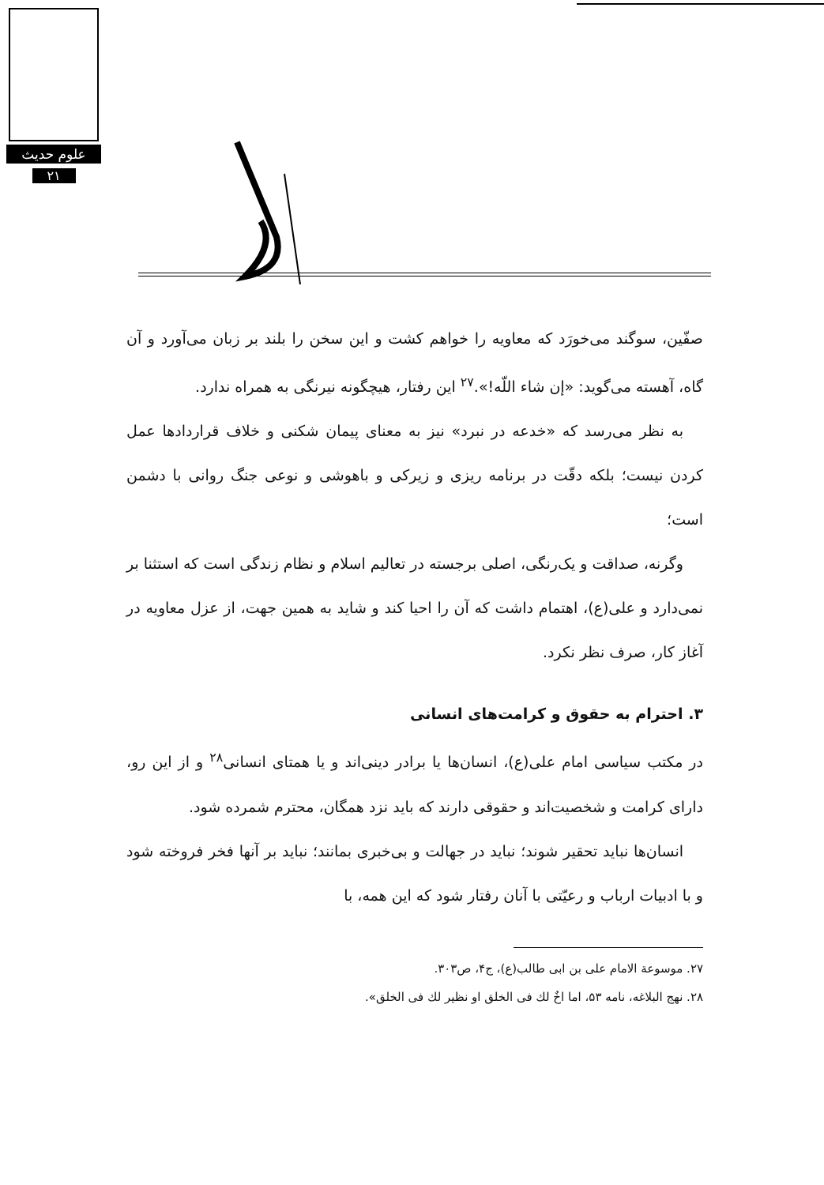علوم حدیث
۲۱
صفّین، سوگند می‌خورَد که معاویه را خواهم کشت و این سخن را بلند بر زبان می‌آورد و آن گاه، آهسته می‌گوید: «إن شاء اللّه!».<sup>۲۷</sup> این رفتار، هیچگونه نیرنگی به همراه ندارد.
به نظر می‌رسد که «خدعه در نبرد» نیز به معنای پیمان شکنی و خلاف قراردادها عمل کردن نیست؛ بلکه دقّت در برنامه ریزی و زیرکی و باهوشی و نوعی جنگ روانی با دشمن است؛
وگرنه، صداقت و یک‌رنگی، اصلی برجسته در تعالیم اسلام و نظام زندگی است که استثنا بر نمی‌دارد و علی(ع)، اهتمام داشت که آن را احیا کند و شاید به همین جهت، از عزل معاویه در آغاز کار، صرف نظر نکرد.
۳. احترام به حقوق و کرامت‌های انسانی
در مکتب سیاسی امام علی(ع)، انسان‌ها یا برادر دینی‌اند و یا همتای انسانی<sup>۲۸</sup> و از این رو، دارای کرامت و شخصیت‌اند و حقوقی دارند که باید نزد همگان، محترم شمرده شود.
انسان‌ها نباید تحقیر شوند؛ نباید در جهالت و بی‌خبری بمانند؛ نباید بر آنها فخر فروخته شود و با ادبیات ارباب و رعیّتی با آنان رفتار شود که این همه، با
۲۷. موسوعة الامام علی بن ابی طالب(ع)، ج۴، ص۳۰۳.
۲۸. نهج البلاغه، نامه ۵۳، اما اخٌ لك فی الخلق او نظیر لك فی الخلق».